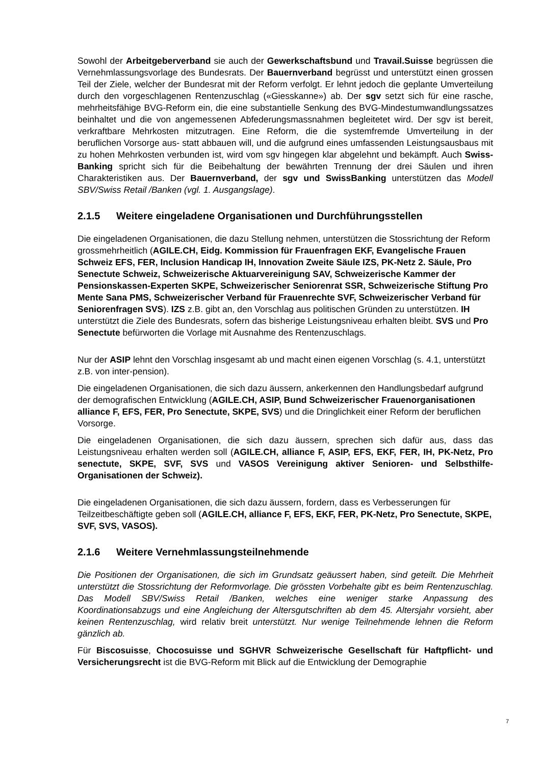Sowohl der Arbeitgeberverband sie auch der Gewerkschaftsbund und Travail.Suisse begrüssen die Vernehmlassungsvorlage des Bundesrats. Der Bauernverband begrüsst und unterstützt einen grossen Teil der Ziele, welcher der Bundesrat mit der Reform verfolgt. Er lehnt jedoch die geplante Umverteilung durch den vorgeschlagenen Rentenzuschlag («Giesskanne») ab. Der sgv setzt sich für eine rasche, mehrheitsfähige BVG-Reform ein, die eine substantielle Senkung des BVG-Mindestumwandlungssatzes beinhaltet und die von angemessenen Abfederungsmassnahmen begleitetet wird. Der sgv ist bereit, verkraftbare Mehrkosten mitzutragen. Eine Reform, die die systemfremde Umverteilung in der beruflichen Vorsorge aus- statt abbauen will, und die aufgrund eines umfassenden Leistungsausbaus mit zu hohen Mehrkosten verbunden ist, wird vom sgv hingegen klar abgelehnt und bekämpft. Auch Swiss-Banking spricht sich für die Beibehaltung der bewährten Trennung der drei Säulen und ihren Charakteristiken aus. Der Bauernverband, der sgv und SwissBanking unterstützen das Modell SBV/Swiss Retail /Banken (vgl. 1. Ausgangslage).
2.1.5 Weitere eingeladene Organisationen und Durchführungsstellen
Die eingeladenen Organisationen, die dazu Stellung nehmen, unterstützen die Stossrichtung der Reform grossmehrheitlich (AGILE.CH, Eidg. Kommission für Frauenfragen EKF, Evangelische Frauen Schweiz EFS, FER, Inclusion Handicap IH, Innovation Zweite Säule IZS, PK-Netz 2. Säule, Pro Senectute Schweiz, Schweizerische Aktuarvereinigung SAV, Schweizerische Kammer der Pensionskassen-Experten SKPE, Schweizerischer Seniorenrat SSR, Schweizerische Stiftung Pro Mente Sana PMS, Schweizerischer Verband für Frauenrechte SVF, Schweizerischer Verband für Seniorenfragen SVS). IZS z.B. gibt an, den Vorschlag aus politischen Gründen zu unterstützen. IH unterstützt die Ziele des Bundesrats, sofern das bisherige Leistungsniveau erhalten bleibt. SVS und Pro Senectute befürworten die Vorlage mit Ausnahme des Rentenzuschlags.
Nur der ASIP lehnt den Vorschlag insgesamt ab und macht einen eigenen Vorschlag (s. 4.1, unterstützt z.B. von inter-pension).
Die eingeladenen Organisationen, die sich dazu äussern, ankerkennen den Handlungsbedarf aufgrund der demografischen Entwicklung (AGILE.CH, ASIP, Bund Schweizerischer Frauenorganisationen alliance F, EFS, FER, Pro Senectute, SKPE, SVS) und die Dringlichkeit einer Reform der beruflichen Vorsorge.
Die eingeladenen Organisationen, die sich dazu äussern, sprechen sich dafür aus, dass das Leistungsniveau erhalten werden soll (AGILE.CH, alliance F, ASIP, EFS, EKF, FER, IH, PK-Netz, Pro senectute, SKPE, SVF, SVS und VASOS Vereinigung aktiver Senioren- und Selbsthilfe-Organisationen der Schweiz).
Die eingeladenen Organisationen, die sich dazu äussern, fordern, dass es Verbesserungen für Teilzeitbeschäftigte geben soll (AGILE.CH, alliance F, EFS, EKF, FER, PK-Netz, Pro Senectute, SKPE, SVF, SVS, VASOS).
2.1.6 Weitere Vernehmlassungsteilnehmende
Die Positionen der Organisationen, die sich im Grundsatz geäussert haben, sind geteilt. Die Mehrheit unterstützt die Stossrichtung der Reformvorlage. Die grössten Vorbehalte gibt es beim Rentenzuschlag. Das Modell SBV/Swiss Retail /Banken, welches eine weniger starke Anpassung des Koordinationsabzugs und eine Angleichung der Altersgutschriften ab dem 45. Altersjahr vorsieht, aber keinen Rentenzuschlag, wird relativ breit unterstützt. Nur wenige Teilnehmende lehnen die Reform gänzlich ab.
Für Biscosuisse, Chocosuisse und SGHVR Schweizerische Gesellschaft für Haftpflicht- und Versicherungsrecht ist die BVG-Reform mit Blick auf die Entwicklung der Demographie
7